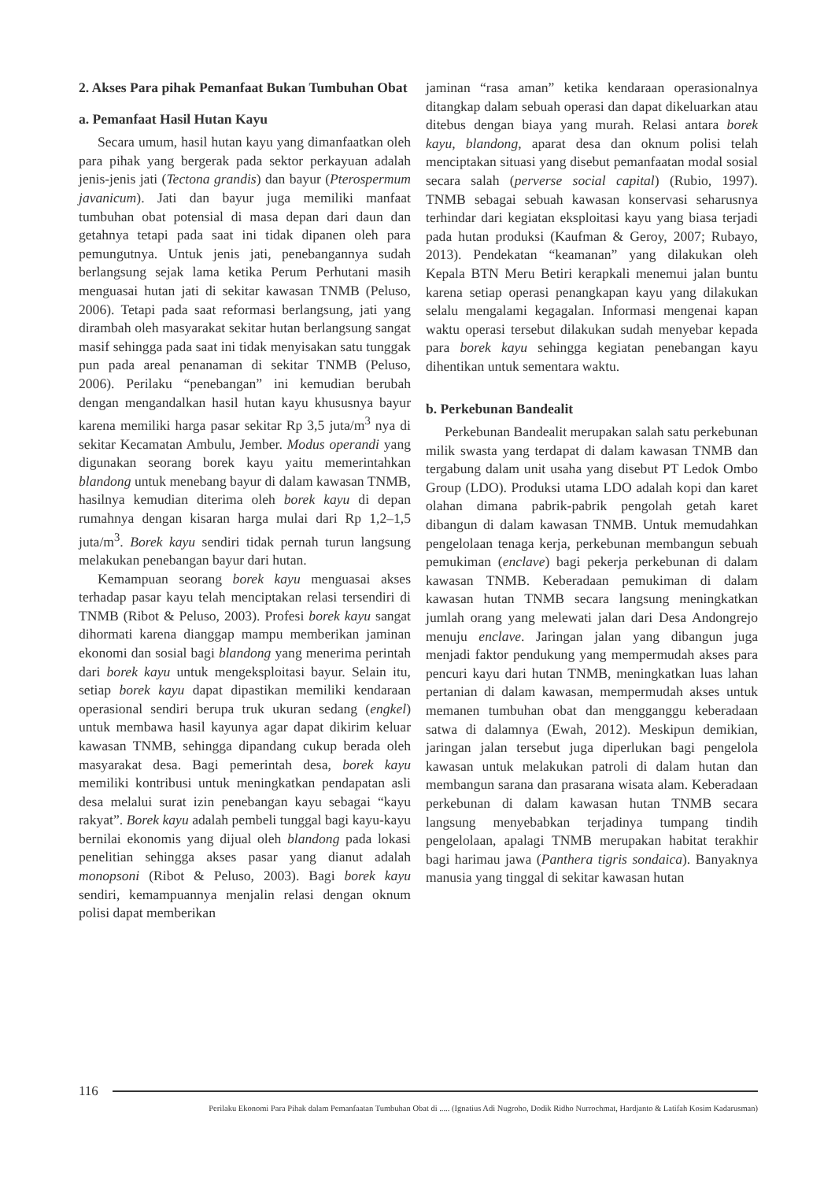2. Akses Para pihak Pemanfaat Bukan Tumbuhan Obat
a. Pemanfaat Hasil Hutan Kayu
Secara umum, hasil hutan kayu yang dimanfaatkan oleh para pihak yang bergerak pada sektor perkayuan adalah jenis-jenis jati (Tectona grandis) dan bayur (Pterospermum javanicum). Jati dan bayur juga memiliki manfaat tumbuhan obat potensial di masa depan dari daun dan getahnya tetapi pada saat ini tidak dipanen oleh para pemungutnya. Untuk jenis jati, penebangannya sudah berlangsung sejak lama ketika Perum Perhutani masih menguasai hutan jati di sekitar kawasan TNMB (Peluso, 2006). Tetapi pada saat reformasi berlangsung, jati yang dirambah oleh masyarakat sekitar hutan berlangsung sangat masif sehingga pada saat ini tidak menyisakan satu tunggak pun pada areal penanaman di sekitar TNMB (Peluso, 2006). Perilaku “penebangan” ini kemudian berubah dengan mengandalkan hasil hutan kayu khususnya bayur karena memiliki harga pasar sekitar Rp 3,5 juta/m<sup>3</sup> nya di sekitar Kecamatan Ambulu, Jember. Modus operandi yang digunakan seorang borek kayu yaitu memerintahkan blandong untuk menebang bayur di dalam kawasan TNMB, hasilnya kemudian diterima oleh borek kayu di depan rumahnya dengan kisaran harga mulai dari Rp 1,2–1,5 juta/m<sup>3</sup>. Borek kayu sendiri tidak pernah turun langsung melakukan penebangan bayur dari hutan.
Kemampuan seorang borek kayu menguasai akses terhadap pasar kayu telah menciptakan relasi tersendiri di TNMB (Ribot & Peluso, 2003). Profesi borek kayu sangat dihormati karena dianggap mampu memberikan jaminan ekonomi dan sosial bagi blandong yang menerima perintah dari borek kayu untuk mengeksploitasi bayur. Selain itu, setiap borek kayu dapat dipastikan memiliki kendaraan operasional sendiri berupa truk ukuran sedang (engkel) untuk membawa hasil kayunya agar dapat dikirim keluar kawasan TNMB, sehingga dipandang cukup berada oleh masyarakat desa. Bagi pemerintah desa, borek kayu memiliki kontribusi untuk meningkatkan pendapatan asli desa melalui surat izin penebangan kayu sebagai “kayu rakyat”. Borek kayu adalah pembeli tunggal bagi kayu-kayu bernilai ekonomis yang dijual oleh blandong pada lokasi penelitian sehingga akses pasar yang dianut adalah monopsoni (Ribot & Peluso, 2003). Bagi borek kayu sendiri, kemampuannya menjalin relasi dengan oknum polisi dapat memberikan
jaminan “rasa aman” ketika kendaraan operasionalnya ditangkap dalam sebuah operasi dan dapat dikeluarkan atau ditebus dengan biaya yang murah. Relasi antara borek kayu, blandong, aparat desa dan oknum polisi telah menciptakan situasi yang disebut pemanfaatan modal sosial secara salah (perverse social capital) (Rubio, 1997). TNMB sebagai sebuah kawasan konservasi seharusnya terhindar dari kegiatan eksploitasi kayu yang biasa terjadi pada hutan produksi (Kaufman & Geroy, 2007; Rubayo, 2013). Pendekatan “keamanan” yang dilakukan oleh Kepala BTN Meru Betiri kerapkali menemui jalan buntu karena setiap operasi penangkapan kayu yang dilakukan selalu mengalami kegagalan. Informasi mengenai kapan waktu operasi tersebut dilakukan sudah menyebar kepada para borek kayu sehingga kegiatan penebangan kayu dihentikan untuk sementara waktu.
b. Perkebunan Bandealit
Perkebunan Bandealit merupakan salah satu perkebunan milik swasta yang terdapat di dalam kawasan TNMB dan tergabung dalam unit usaha yang disebut PT Ledok Ombo Group (LDO). Produksi utama LDO adalah kopi dan karet olahan dimana pabrik-pabrik pengolah getah karet dibangun di dalam kawasan TNMB. Untuk memudahkan pengelolaan tenaga kerja, perkebunan membangun sebuah pemukiman (enclave) bagi pekerja perkebunan di dalam kawasan TNMB. Keberadaan pemukiman di dalam kawasan hutan TNMB secara langsung meningkatkan jumlah orang yang melewati jalan dari Desa Andongrejo menuju enclave. Jaringan jalan yang dibangun juga menjadi faktor pendukung yang mempermudah akses para pencuri kayu dari hutan TNMB, meningkatkan luas lahan pertanian di dalam kawasan, mempermudah akses untuk memanen tumbuhan obat dan mengganggu keberadaan satwa di dalamnya (Ewah, 2012). Meskipun demikian, jaringan jalan tersebut juga diperlukan bagi pengelola kawasan untuk melakukan patroli di dalam hutan dan membangun sarana dan prasarana wisata alam. Keberadaan perkebunan di dalam kawasan hutan TNMB secara langsung menyebabkan terjadinya tumpang tindih pengelolaan, apalagi TNMB merupakan habitat terakhir bagi harimau jawa (Panthera tigris sondaica). Banyaknya manusia yang tinggal di sekitar kawasan hutan
116
Perilaku Ekonomi Para Pihak dalam Pemanfaatan Tumbuhan Obat di ..... (Ignatius Adi Nugroho, Dodik Ridho Nurrochmat, Hardjanto & Latifah Kosim Kadarusman)